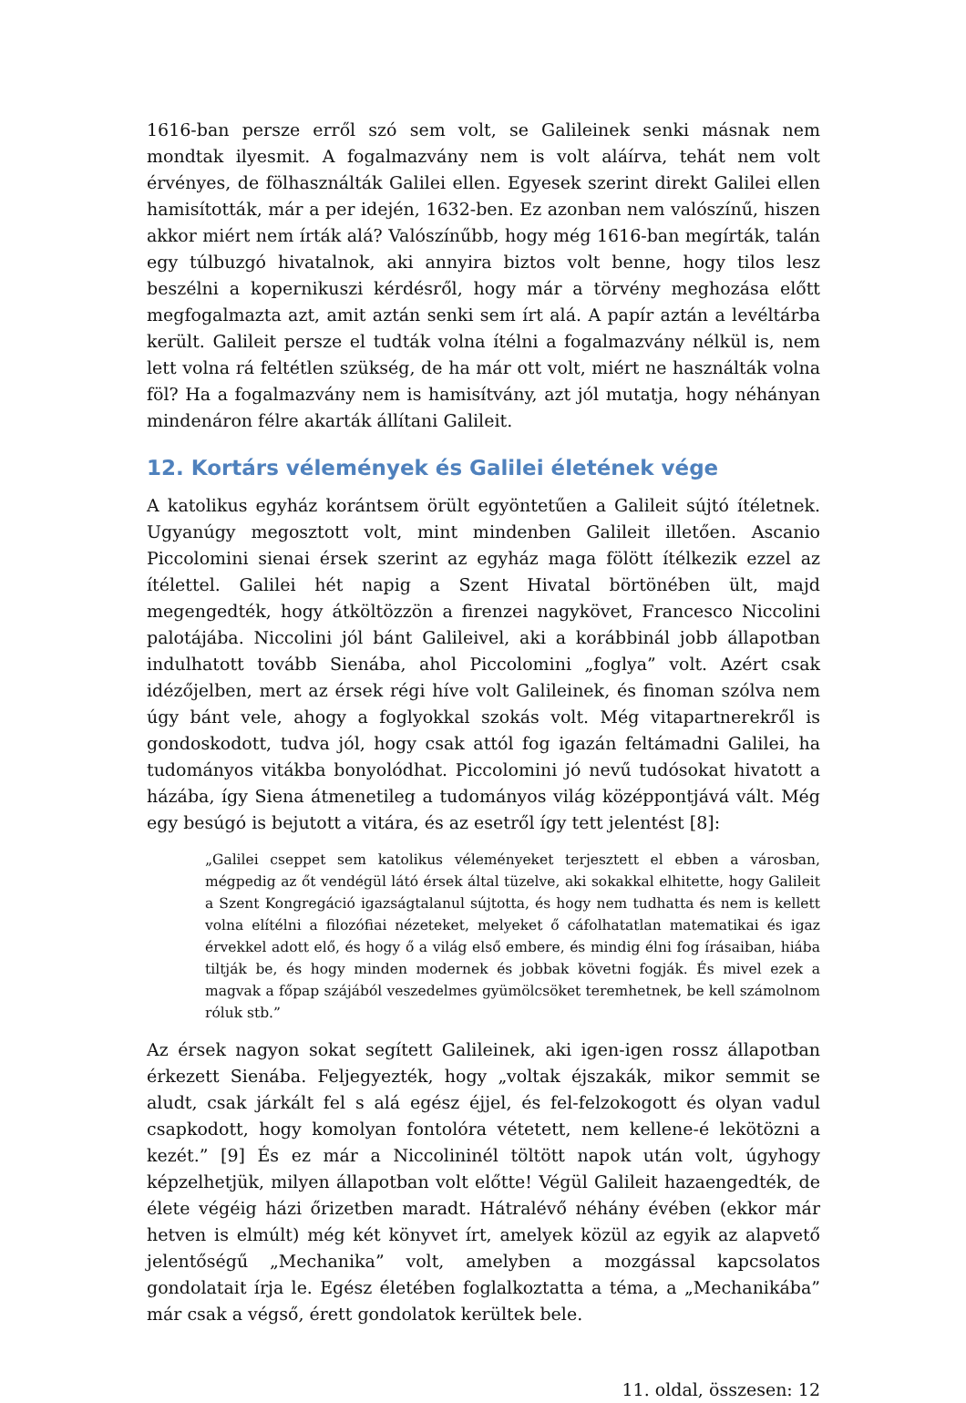1616-ban persze erről szó sem volt, se Galileinek senki másnak nem mondtak ilyesmit. A fogalmazvány nem is volt aláírva, tehát nem volt érvényes, de fölhasználták Galilei ellen. Egyesek szerint direkt Galilei ellen hamisították, már a per idején, 1632-ben. Ez azonban nem valószínű, hiszen akkor miért nem írták alá? Valószínűbb, hogy még 1616-ban megírták, talán egy túlbuzgó hivatalnok, aki annyira biztos volt benne, hogy tilos lesz beszélni a kopernikuszi kérdésről, hogy már a törvény meghozása előtt megfogalmazta azt, amit aztán senki sem írt alá. A papír aztán a levéltárba került. Galileit persze el tudták volna ítélni a fogalmazvány nélkül is, nem lett volna rá feltétlen szükség, de ha már ott volt, miért ne használták volna föl? Ha a fogalmazvány nem is hamisítvány, azt jól mutatja, hogy néhányan mindenáron félre akarták állítani Galileit.
12. Kortárs vélemények és Galilei életének vége
A katolikus egyház korántsem örült egyöntetűen a Galileit sújtó ítéletnek. Ugyanúgy megosztott volt, mint mindenben Galileit illetően. Ascanio Piccolomini sienai érsek szerint az egyház maga fölött ítélkezik ezzel az ítélettel. Galilei hét napig a Szent Hivatal börtönében ült, majd megengedték, hogy átköltözzön a firenzei nagykövet, Francesco Niccolini palotájába. Niccolini jól bánt Galileivel, aki a korábbinál jobb állapotban indulhatott tovább Sienába, ahol Piccolomini „foglya” volt. Azért csak idézőjelben, mert az érsek régi híve volt Galileinek, és finoman szólva nem úgy bánt vele, ahogy a foglyokkal szokás volt. Még vitapartnerekről is gondoskodott, tudva jól, hogy csak attól fog igazán feltámadni Galilei, ha tudományos vitákba bonyolódhat. Piccolomini jó nevű tudósokat hivatott a házába, így Siena átmenetileg a tudományos világ középpontjává vált. Még egy besúgó is bejutott a vitára, és az esetről így tett jelentést [8]:
„Galilei cseppet sem katolikus véleményeket terjesztett el ebben a városban, mégpedig az őt vendégül látó érsek által tüzelve, aki sokakkal elhitette, hogy Galileit a Szent Kongregáció igazságtalanul sújtotta, és hogy nem tudhatta és nem is kellett volna elítélni a filozófiai nézeteket, melyeket ő cáfolhatatlan matematikai és igaz érvekkel adott elő, és hogy ő a világ első embere, és mindig élni fog írásaiban, hiába tiltják be, és hogy minden modernek és jobbak követni fogják. És mivel ezek a magvak a főpap szájából veszedelmes gyümölcsöket teremhetnek, be kell számolnom róluk stb.”
Az érsek nagyon sokat segített Galileinek, aki igen-igen rossz állapotban érkezett Sienába. Feljegyezték, hogy „voltak éjszakák, mikor semmit se aludt, csak járkált fel s alá egész éjjel, és fel-felzokogott és olyan vadul csapkodott, hogy komolyan fontolóra vétetett, nem kellene-é lekötözni a kezét.” [9] És ez már a Niccolininél töltött napok után volt, úgyhogy képzelhetjük, milyen állapotban volt előtte! Végül Galileit hazaengedték, de élete végéig házi őrizetben maradt. Hátralévő néhány évében (ekkor már hetven is elmúlt) még két könyvet írt, amelyek közül az egyik az alapvető jelentőségű „Mechanika” volt, amelyben a mozgással kapcsolatos gondolatait írja le. Egész életében foglalkoztatta a téma, a „Mechanikába” már csak a végső, érett gondolatok kerültek bele.
11. oldal, összesen: 12